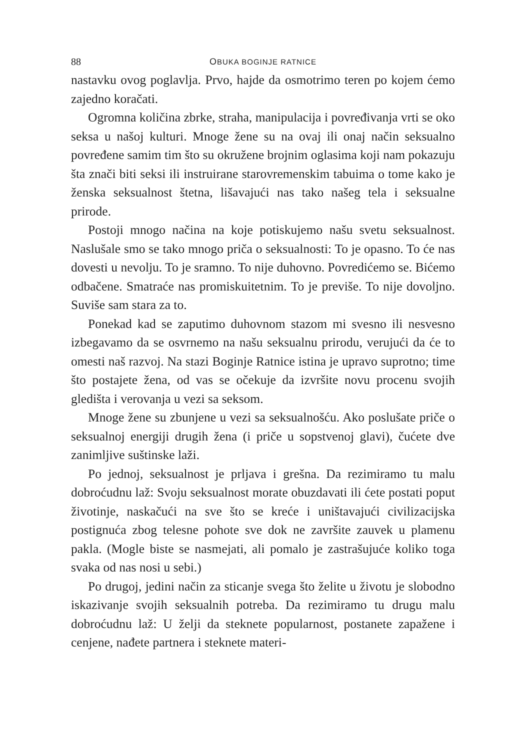88 OBUKA BOGINJE RATNICE
nastavku ovog poglavlja. Prvo, hajde da osmotrimo teren po kojem ćemo zajedno koračati.
Ogromna količina zbrke, straha, manipulacija i povređivanja vrti se oko seksa u našoj kulturi. Mnoge žene su na ovaj ili onaj način seksualno povređene samim tim što su okružene brojnim oglasima koji nam pokazuju šta znači biti seksi ili instruirane starovremenskim tabuima o tome kako je ženska seksualnost štetna, lišavajući nas tako našeg tela i seksualne prirode.
Postoji mnogo načina na koje potiskujemo našu svetu seksualnost. Naslušale smo se tako mnogo priča o seksualnosti: To je opasno. To će nas dovesti u nevolju. To je sramno. To nije duhovno. Povredićemo se. Bićemo odbačene. Smatraće nas promiskuitetnim. To je previše. To nije dovoljno. Suviše sam stara za to.
Ponekad kad se zaputimo duhovnom stazom mi svesno ili nesvesno izbegavamo da se osvrnemo na našu seksualnu prirodu, verujući da će to omesti naš razvoj. Na stazi Boginje Ratnice istina je upravo suprotno; time što postajete žena, od vas se očekuje da izvršite novu procenu svojih gledišta i verovanja u vezi sa seksom.
Mnoge žene su zbunjene u vezi sa seksualnošću. Ako poslušate priče o seksualnoj energiji drugih žena (i priče u sopstvenoj glavi), čućete dve zanimljive suštinske laži.
Po jednoj, seksualnost je prljava i grešna. Da rezimiramo tu malu dobroćudnu laž: Svoju seksualnost morate obuzdavati ili ćete postati poput životinje, naskačući na sve što se kreće i uništavajući civilizacijska postignuća zbog telesne pohote sve dok ne završite zauvek u plamenu pakla. (Mogle biste se nasmejati, ali pomalo je zastrašujuće koliko toga svaka od nas nosi u sebi.)
Po drugoj, jedini način za sticanje svega što želite u životu je slobodno iskazivanje svojih seksualnih potreba. Da rezimiramo tu drugu malu dobroćudnu laž: U želji da steknete popularnost, postanete zapažene i cenjene, nađete partnera i steknete materi-